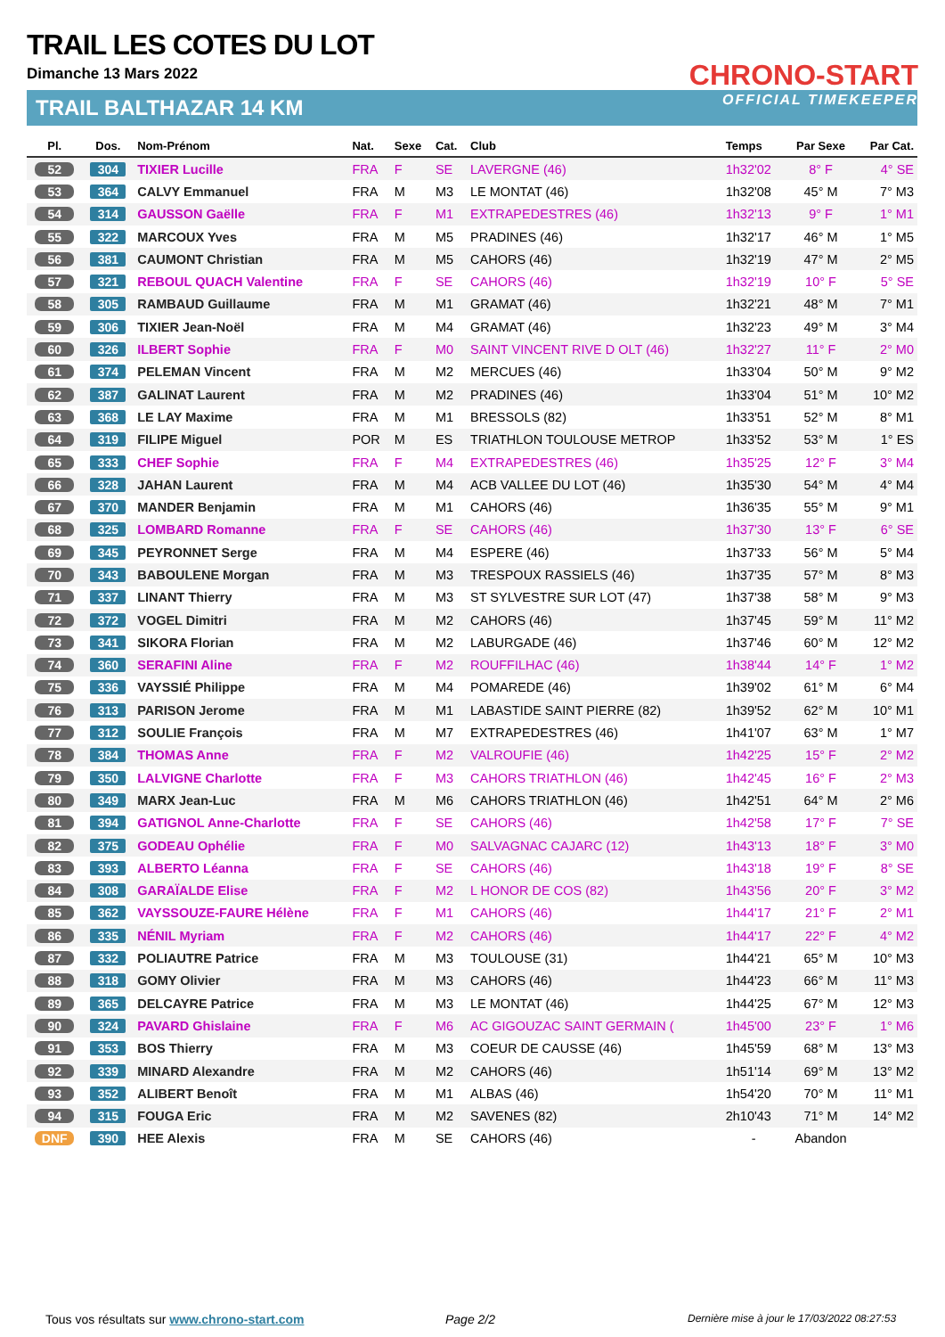TRAIL LES COTES DU LOT
Dimanche 13 Mars 2022
TRAIL BALTHAZAR 14 KM
CHRONO-START
OFFICIAL TIMEKEEPER
| Pl. | Dos. | Nom-Prénom | Nat. | Sexe | Cat. | Club | Temps | Par Sexe | Par Cat. |
| --- | --- | --- | --- | --- | --- | --- | --- | --- | --- |
| 52 | 304 | TIXIER Lucille | FRA | F | SE | LAVERGNE (46) | 1h32'02 | 8° F | 4° SE |
| 53 | 364 | CALVY Emmanuel | FRA | M | M3 | LE MONTAT (46) | 1h32'08 | 45° M | 7° M3 |
| 54 | 314 | GAUSSON Gaëlle | FRA | F | M1 | EXTRAPEDESTRES (46) | 1h32'13 | 9° F | 1° M1 |
| 55 | 322 | MARCOUX Yves | FRA | M | M5 | PRADINES (46) | 1h32'17 | 46° M | 1° M5 |
| 56 | 381 | CAUMONT Christian | FRA | M | M5 | CAHORS (46) | 1h32'19 | 47° M | 2° M5 |
| 57 | 321 | REBOUL QUACH Valentine | FRA | F | SE | CAHORS (46) | 1h32'19 | 10° F | 5° SE |
| 58 | 305 | RAMBAUD Guillaume | FRA | M | M1 | GRAMAT (46) | 1h32'21 | 48° M | 7° M1 |
| 59 | 306 | TIXIER Jean-Noël | FRA | M | M4 | GRAMAT (46) | 1h32'23 | 49° M | 3° M4 |
| 60 | 326 | ILBERT Sophie | FRA | F | M0 | SAINT VINCENT RIVE D OLT (46) | 1h32'27 | 11° F | 2° M0 |
| 61 | 374 | PELEMAN Vincent | FRA | M | M2 | MERCUES (46) | 1h33'04 | 50° M | 9° M2 |
| 62 | 387 | GALINAT Laurent | FRA | M | M2 | PRADINES (46) | 1h33'04 | 51° M | 10° M2 |
| 63 | 368 | LE LAY Maxime | FRA | M | M1 | BRESSOLS (82) | 1h33'51 | 52° M | 8° M1 |
| 64 | 319 | FILIPE Miguel | POR | M | ES | TRIATHLON TOULOUSE METROP | 1h33'52 | 53° M | 1° ES |
| 65 | 333 | CHEF Sophie | FRA | F | M4 | EXTRAPEDESTRES (46) | 1h35'25 | 12° F | 3° M4 |
| 66 | 328 | JAHAN Laurent | FRA | M | M4 | ACB VALLEE DU LOT (46) | 1h35'30 | 54° M | 4° M4 |
| 67 | 370 | MANDER Benjamin | FRA | M | M1 | CAHORS (46) | 1h36'35 | 55° M | 9° M1 |
| 68 | 325 | LOMBARD Romanne | FRA | F | SE | CAHORS (46) | 1h37'30 | 13° F | 6° SE |
| 69 | 345 | PEYRONNET Serge | FRA | M | M4 | ESPERE (46) | 1h37'33 | 56° M | 5° M4 |
| 70 | 343 | BABOULENE Morgan | FRA | M | M3 | TRESPOUX RASSIELS (46) | 1h37'35 | 57° M | 8° M3 |
| 71 | 337 | LINANT Thierry | FRA | M | M3 | ST SYLVESTRE SUR LOT (47) | 1h37'38 | 58° M | 9° M3 |
| 72 | 372 | VOGEL Dimitri | FRA | M | M2 | CAHORS (46) | 1h37'45 | 59° M | 11° M2 |
| 73 | 341 | SIKORA Florian | FRA | M | M2 | LABURGADE (46) | 1h37'46 | 60° M | 12° M2 |
| 74 | 360 | SERAFINI Aline | FRA | F | M2 | ROUFFILHAC (46) | 1h38'44 | 14° F | 1° M2 |
| 75 | 336 | VAYSSIÉ Philippe | FRA | M | M4 | POMAREDE (46) | 1h39'02 | 61° M | 6° M4 |
| 76 | 313 | PARISON Jerome | FRA | M | M1 | LABASTIDE SAINT PIERRE (82) | 1h39'52 | 62° M | 10° M1 |
| 77 | 312 | SOULIE François | FRA | M | M7 | EXTRAPEDESTRES (46) | 1h41'07 | 63° M | 1° M7 |
| 78 | 384 | THOMAS Anne | FRA | F | M2 | VALROUFIE (46) | 1h42'25 | 15° F | 2° M2 |
| 79 | 350 | LALVIGNE Charlotte | FRA | F | M3 | CAHORS TRIATHLON (46) | 1h42'45 | 16° F | 2° M3 |
| 80 | 349 | MARX Jean-Luc | FRA | M | M6 | CAHORS TRIATHLON (46) | 1h42'51 | 64° M | 2° M6 |
| 81 | 394 | GATIGNOL Anne-Charlotte | FRA | F | SE | CAHORS (46) | 1h42'58 | 17° F | 7° SE |
| 82 | 375 | GODEAU Ophélie | FRA | F | M0 | SALVAGNAC CAJARC (12) | 1h43'13 | 18° F | 3° M0 |
| 83 | 393 | ALBERTO Léanna | FRA | F | SE | CAHORS (46) | 1h43'18 | 19° F | 8° SE |
| 84 | 308 | GARAÏALDE Elise | FRA | F | M2 | L HONOR DE COS (82) | 1h43'56 | 20° F | 3° M2 |
| 85 | 362 | VAYSSOUZE-FAURE Hélène | FRA | F | M1 | CAHORS (46) | 1h44'17 | 21° F | 2° M1 |
| 86 | 335 | NÉNIL Myriam | FRA | F | M2 | CAHORS (46) | 1h44'17 | 22° F | 4° M2 |
| 87 | 332 | POLIAUTRE Patrice | FRA | M | M3 | TOULOUSE (31) | 1h44'21 | 65° M | 10° M3 |
| 88 | 318 | GOMY Olivier | FRA | M | M3 | CAHORS (46) | 1h44'23 | 66° M | 11° M3 |
| 89 | 365 | DELCAYRE Patrice | FRA | M | M3 | LE MONTAT (46) | 1h44'25 | 67° M | 12° M3 |
| 90 | 324 | PAVARD Ghislaine | FRA | F | M6 | AC GIGOUZAC SAINT GERMAIN ( | 1h45'00 | 23° F | 1° M6 |
| 91 | 353 | BOS Thierry | FRA | M | M3 | COEUR DE CAUSSE (46) | 1h45'59 | 68° M | 13° M3 |
| 92 | 339 | MINARD Alexandre | FRA | M | M2 | CAHORS (46) | 1h51'14 | 69° M | 13° M2 |
| 93 | 352 | ALIBERT Benoît | FRA | M | M1 | ALBAS (46) | 1h54'20 | 70° M | 11° M1 |
| 94 | 315 | FOUGA Eric | FRA | M | M2 | SAVENES (82) | 2h10'43 | 71° M | 14° M2 |
| DNF | 390 | HEE Alexis | FRA | M | SE | CAHORS (46) | - | Abandon | |
Tous vos résultats sur www.chrono-start.com
Page 2/2
Dernière mise à jour le 17/03/2022 08:27:53